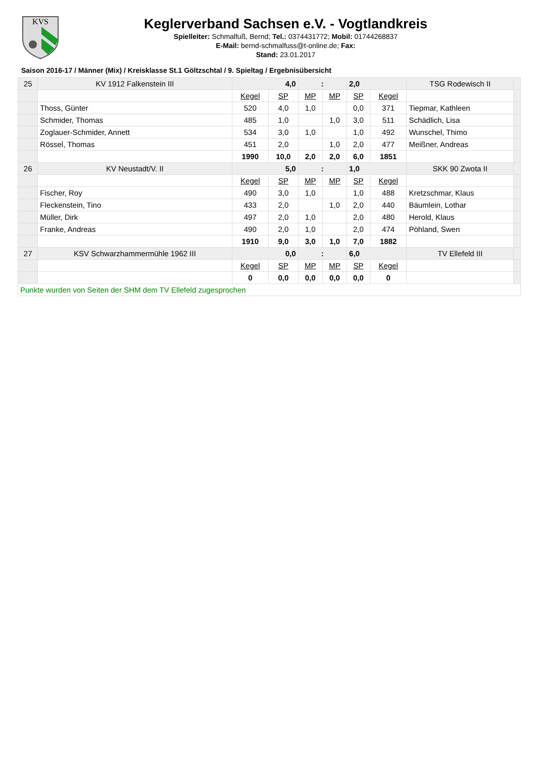KVS
Keglerverband Sachsen e.V. - Vogtlandkreis
Spielleiter: Schmalfuß, Bernd; Tel.: 0374431772; Mobil: 01744268837
E-Mail: bernd-schmalfuss@t-online.de; Fax:
Stand: 23.01.2017
Saison 2016-17 / Männer (Mix) / Kreisklasse St.1 Göltzschtal / 9. Spieltag / Ergebnisübersicht
| 25 | KV 1912 Falkenstein III | 4,0 | | : | | 2,0 | | TSG Rodewisch II | |
| | | Kegel | SP | MP | MP | SP | Kegel | | |
| | Thoss, Günter | 520 | 4,0 | 1,0 | | 0,0 | 371 | Tiepmar, Kathleen | |
| | Schmider, Thomas | 485 | 1,0 | | 1,0 | 3,0 | 511 | Schädlich, Lisa | |
| | Zoglauer-Schmider, Annett | 534 | 3,0 | 1,0 | | 1,0 | 492 | Wunschel, Thimo | |
| | Rössel, Thomas | 451 | 2,0 | | 1,0 | 2,0 | 477 | Meißner, Andreas | |
| | | 1990 | 10,0 | 2,0 | 2,0 | 6,0 | 1851 | | |
| 26 | KV Neustadt/V. II | 5,0 | | : | | 1,0 | | SKK 90 Zwota II | |
| | | Kegel | SP | MP | MP | SP | Kegel | | |
| | Fischer, Roy | 490 | 3,0 | 1,0 | | 1,0 | 488 | Kretzschmar, Klaus | |
| | Fleckenstein, Tino | 433 | 2,0 | | 1,0 | 2,0 | 440 | Bäumlein, Lothar | |
| | Müller, Dirk | 497 | 2,0 | 1,0 | | 2,0 | 480 | Herold, Klaus | |
| | Franke, Andreas | 490 | 2,0 | 1,0 | | 2,0 | 474 | Pöhland, Swen | |
| | | 1910 | 9,0 | 3,0 | 1,0 | 7,0 | 1882 | | |
| 27 | KSV Schwarzhammermühle 1962 III | 0,0 | | : | | 6,0 | | TV Ellefeld III | |
| | | Kegel | SP | MP | MP | SP | Kegel | | |
| | | 0 | 0,0 | 0,0 | 0,0 | 0,0 | 0 | | |
| Punkte wurden von Seiten der SHM dem TV Ellefeld zugesprochen | | | | | | | | | |